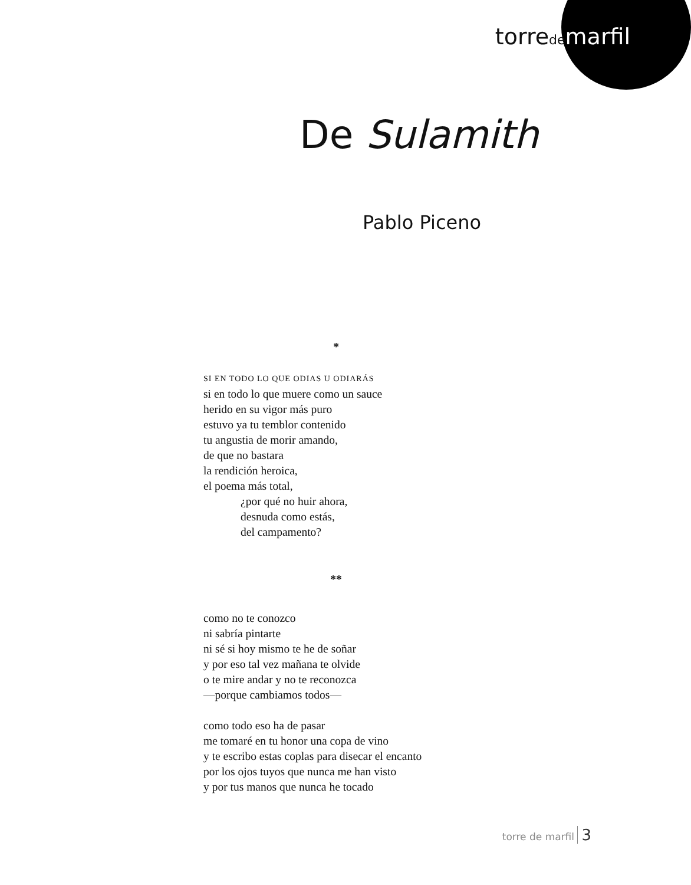torrede marfil
De Sulamith
Pablo Piceno
*
SI EN TODO LO QUE ODIAS U ODIARÁS
si en todo lo que muere como un sauce
herido en su vigor más puro
estuvo ya tu temblor contenido
tu angustia de morir amando,
de que no bastara
la rendición heroica,
el poema más total,
¿por qué no huir ahora,
desnuda como estás,
del campamento?
**
como no te conozco
ni sabría pintarte
ni sé si hoy mismo te he de soñar
y por eso tal vez mañana te olvide
o te mire andar y no te reconozca
—porque cambiamos todos—
como todo eso ha de pasar
me tomaré en tu honor una copa de vino
y te escribo estas coplas para disecar el encanto
por los ojos tuyos que nunca me han visto
y por tus manos que nunca he tocado
torre de marfil 3